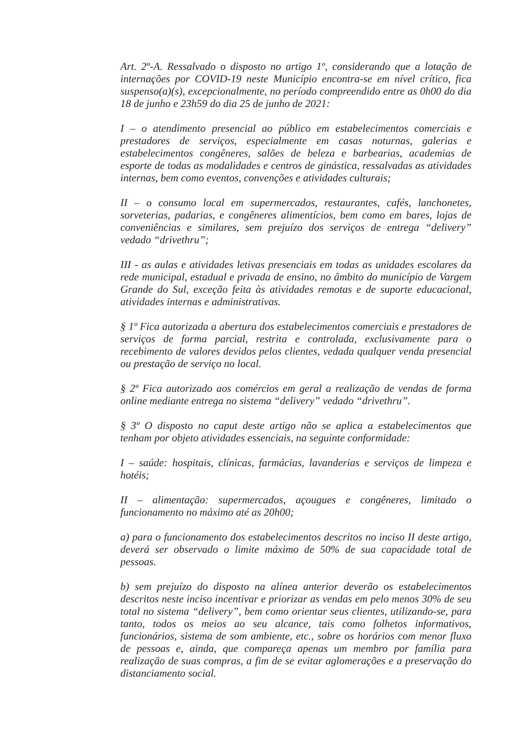Art. 2º-A. Ressalvado o disposto no artigo 1º, considerando que a lotação de internações por COVID-19 neste Município encontra-se em nível crítico, fica suspenso(a)(s), excepcionalmente, no período compreendido entre as 0h00 do dia 18 de junho e 23h59 do dia 25 de junho de 2021:
I – o atendimento presencial ao público em estabelecimentos comerciais e prestadores de serviços, especialmente em casas noturnas, galerias e estabelecimentos congêneres, salões de beleza e barbearias, academias de esporte de todas as modalidades e centros de ginástica, ressalvadas as atividades internas, bem como eventos, convenções e atividades culturais;
II – o consumo local em supermercados, restaurantes, cafés, lanchonetes, sorveterias, padarias, e congêneres alimentícios, bem como em bares, lojas de conveniências e similares, sem prejuízo dos serviços de entrega “delivery” vedado “drivethru”;
III - as aulas e atividades letivas presenciais em todas as unidades escolares da rede municipal, estadual e privada de ensino, no âmbito do município de Vargem Grande do Sul, exceção feita às atividades remotas e de suporte educacional, atividades internas e administrativas.
§ 1º Fica autorizada a abertura dos estabelecimentos comerciais e prestadores de serviços de forma parcial, restrita e controlada, exclusivamente para o recebimento de valores devidos pelos clientes, vedada qualquer venda presencial ou prestação de serviço no local.
§ 2º Fica autorizado aos comércios em geral a realização de vendas de forma online mediante entrega no sistema “delivery” vedado “drivethru”.
§ 3º O disposto no caput deste artigo não se aplica a estabelecimentos que tenham por objeto atividades essenciais, na seguinte conformidade:
I – saúde: hospitais, clínicas, farmácias, lavanderias e serviços de limpeza e hotéis;
II – alimentação: supermercados, açougues e congêneres, limitado o funcionamento no máximo até as 20h00;
a) para o funcionamento dos estabelecimentos descritos no inciso II deste artigo, deverá ser observado o limite máximo de 50% de sua capacidade total de pessoas.
b) sem prejuízo do disposto na alínea anterior deverão os estabelecimentos descritos neste inciso incentivar e priorizar as vendas em pelo menos 30% de seu total no sistema “delivery”, bem como orientar seus clientes, utilizando-se, para tanto, todos os meios ao seu alcance, tais como folhetos informativos, funcionários, sistema de som ambiente, etc., sobre os horários com menor fluxo de pessoas e, ainda, que compareça apenas um membro por família para realização de suas compras, a fim de se evitar aglomerações e a preservação do distanciamento social.